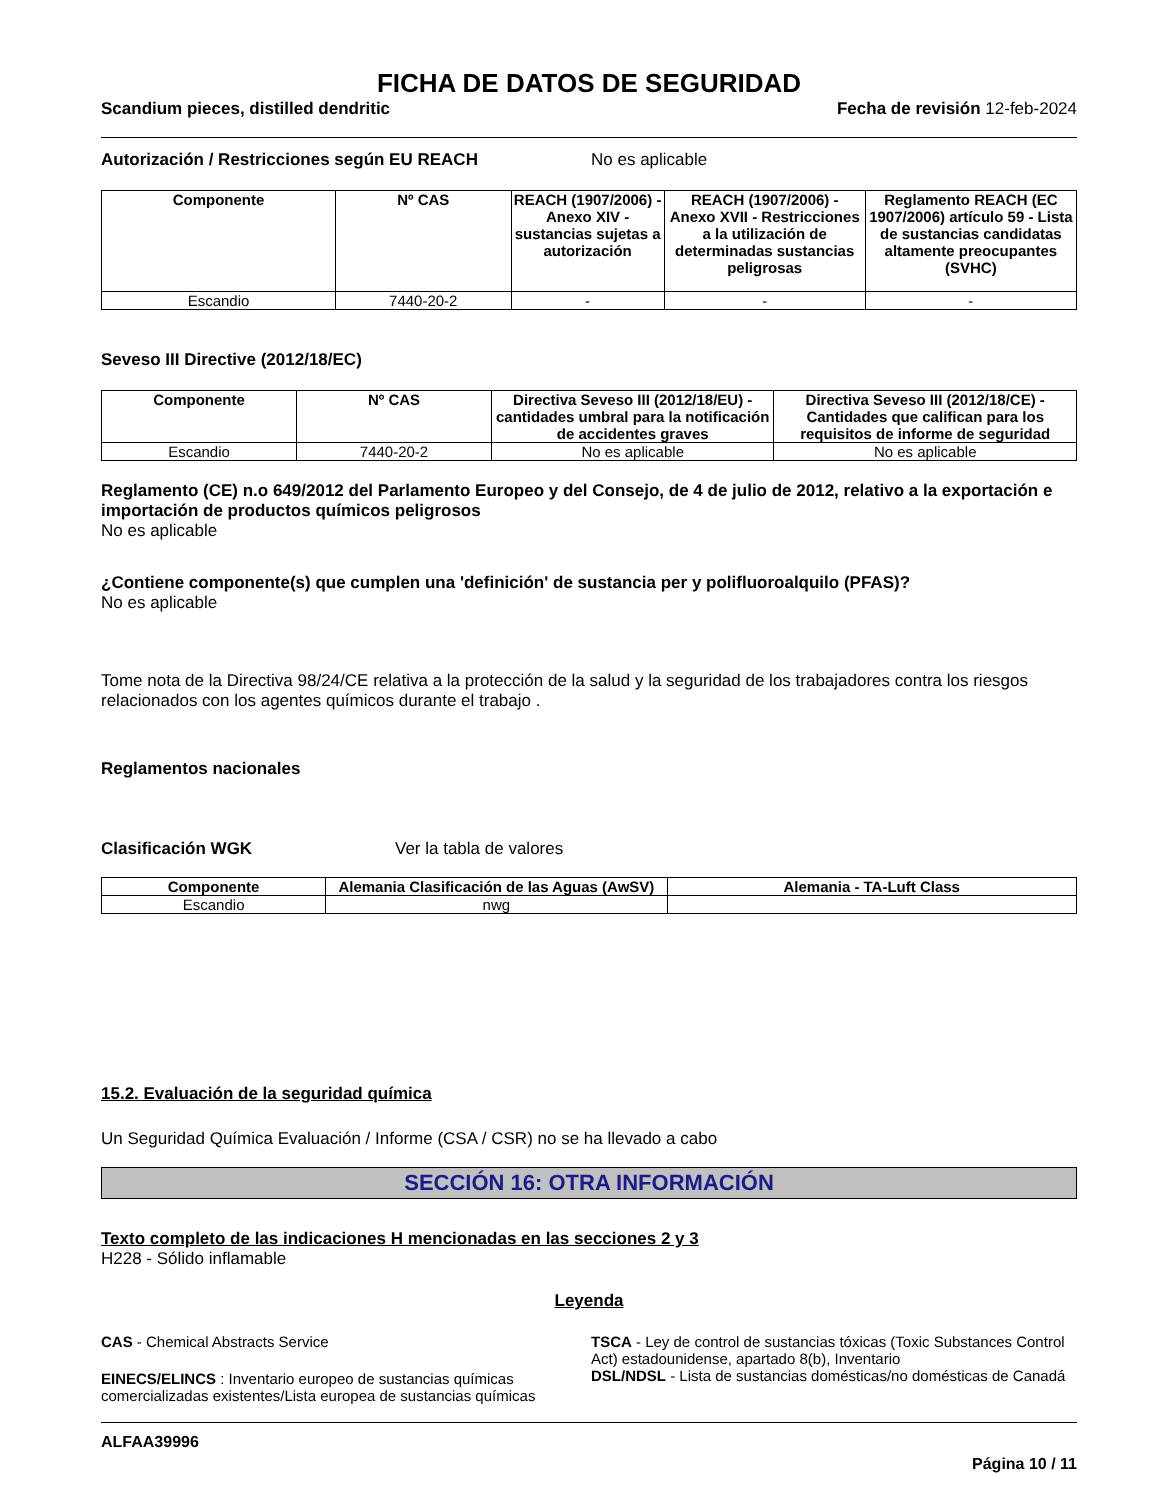FICHA DE DATOS DE SEGURIDAD
Scandium pieces, distilled dendritic Fecha de revisión 12-feb-2024
Autorización / Restricciones según EU REACH No es aplicable
| Componente | Nº CAS | REACH (1907/2006) - Anexo XIV - sustancias sujetas a autorización | REACH (1907/2006) - Anexo XVII - Restricciones a la utilización de determinadas sustancias peligrosas | Reglamento REACH (EC 1907/2006) artículo 59 - Lista de sustancias candidatas altamente preocupantes (SVHC) |
| --- | --- | --- | --- | --- |
| Escandio | 7440-20-2 | - | - | - |
Seveso III Directive (2012/18/EC)
| Componente | Nº CAS | Directiva Seveso III (2012/18/EU) - cantidades umbral para la notificación de accidentes graves | Directiva Seveso III (2012/18/CE) - Cantidades que califican para los requisitos de informe de seguridad |
| --- | --- | --- | --- |
| Escandio | 7440-20-2 | No es aplicable | No es aplicable |
Reglamento (CE) n.o 649/2012 del Parlamento Europeo y del Consejo, de 4 de julio de 2012, relativo a la exportación e importación de productos químicos peligrosos
No es aplicable
¿Contiene componente(s) que cumplen una 'definición' de sustancia per y polifluoroalquilo (PFAS)?
No es aplicable
Tome nota de la Directiva 98/24/CE relativa a la protección de la salud y la seguridad de los trabajadores contra los riesgos relacionados con los agentes químicos durante el trabajo .
Reglamentos nacionales
Clasificación WGK Ver la tabla de valores
| Componente | Alemania Clasificación de las Aguas (AwSV) | Alemania - TA-Luft Class |
| --- | --- | --- |
| Escandio | nwg | |
15.2. Evaluación de la seguridad química
Un Seguridad Química Evaluación / Informe (CSA / CSR) no se ha llevado a cabo
SECCIÓN 16: OTRA INFORMACIÓN
Texto completo de las indicaciones H mencionadas en las secciones 2 y 3
H228 - Sólido inflamable
Leyenda
CAS - Chemical Abstracts Service
EINECS/ELINCS : Inventario europeo de sustancias químicas comercializadas existentes/Lista europea de sustancias químicas
TSCA - Ley de control de sustancias tóxicas (Toxic Substances Control Act) estadounidense, apartado 8(b), Inventario
DSL/NDSL - Lista de sustancias domésticas/no domésticas de Canadá
ALFAA39996
Página 10 / 11